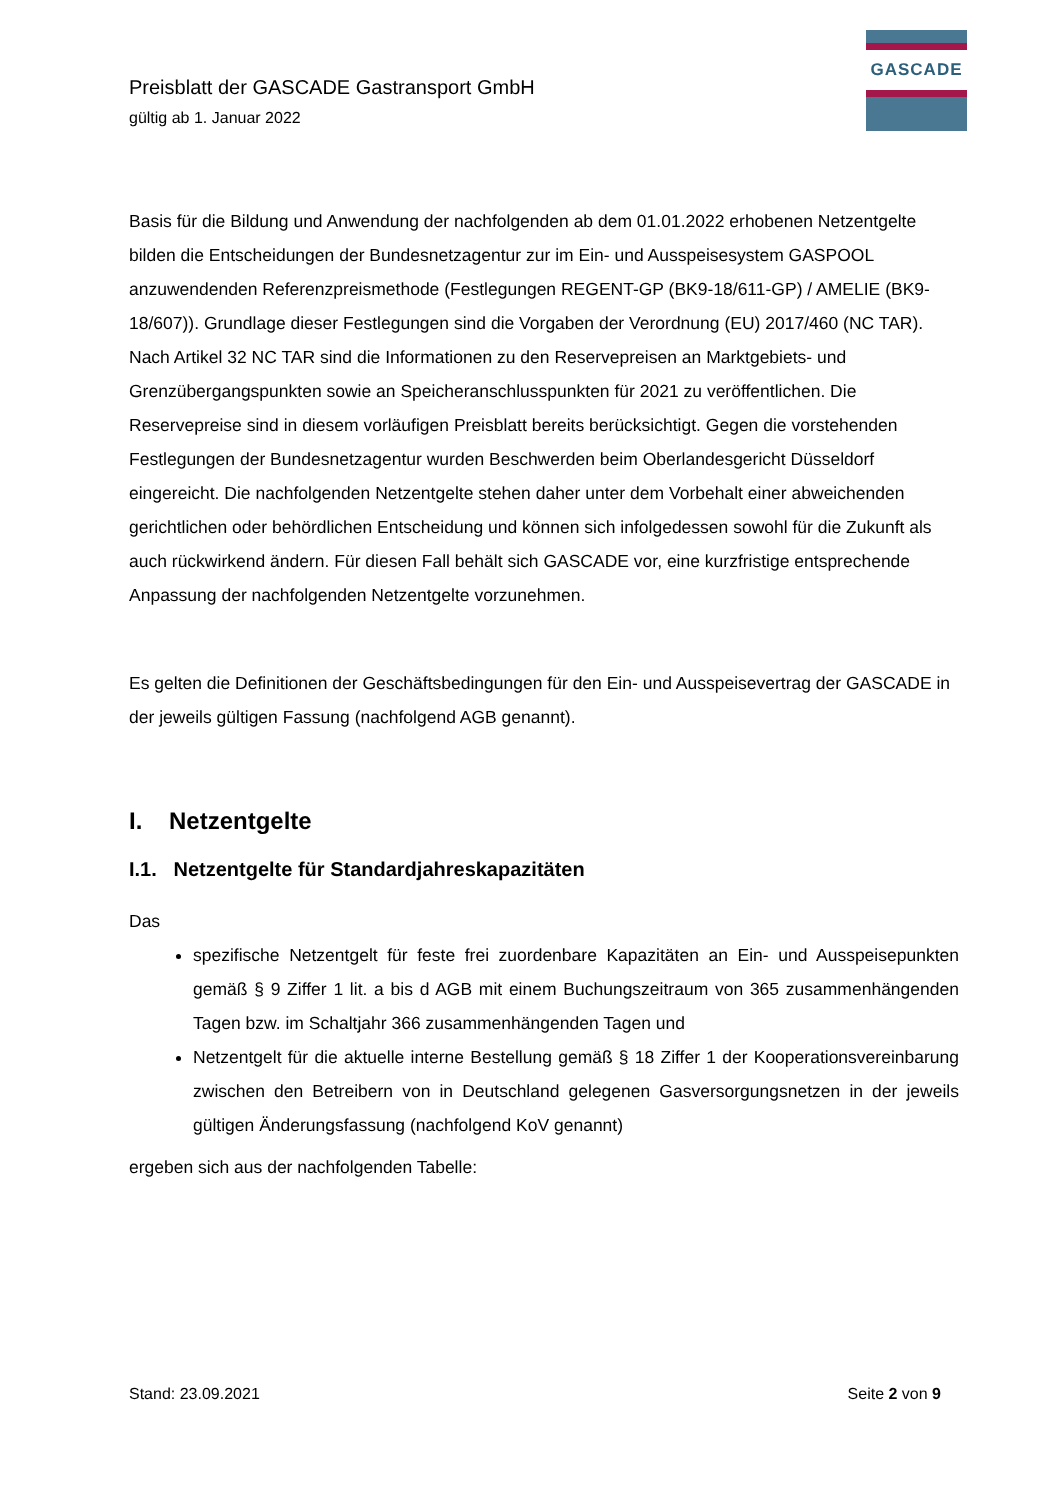Preisblatt der GASCADE Gastransport GmbH
gültig ab 1. Januar 2022
GASCADE
Basis für die Bildung und Anwendung der nachfolgenden ab dem 01.01.2022 erhobenen Netzentgelte bilden die Entscheidungen der Bundesnetzagentur zur im Ein- und Ausspeisesystem GASPOOL anzuwendenden Referenzpreismethode (Festlegungen REGENT-GP (BK9-18/611-GP) / AMELIE (BK9-18/607)). Grundlage dieser Festlegungen sind die Vorgaben der Verordnung (EU) 2017/460 (NC TAR). Nach Artikel 32 NC TAR sind die Informationen zu den Reservepreisen an Marktgebiets- und Grenzübergangspunkten sowie an Speicheranschlusspunkten für 2021 zu veröffentlichen. Die Reservepreise sind in diesem vorläufigen Preisblatt bereits berücksichtigt. Gegen die vorstehenden Festlegungen der Bundesnetzagentur wurden Beschwerden beim Oberlandesgericht Düsseldorf eingereicht. Die nachfolgenden Netzentgelte stehen daher unter dem Vorbehalt einer abweichenden gerichtlichen oder behördlichen Entscheidung und können sich infolgedessen sowohl für die Zukunft als auch rückwirkend ändern. Für diesen Fall behält sich GASCADE vor, eine kurzfristige entsprechende Anpassung der nachfolgenden Netzentgelte vorzunehmen.
Es gelten die Definitionen der Geschäftsbedingungen für den Ein- und Ausspeisevertrag der GASCADE in der jeweils gültigen Fassung (nachfolgend AGB genannt).
I. Netzentgelte
I.1. Netzentgelte für Standardjahreskapazitäten
Das
spezifische Netzentgelt für feste frei zuordenbare Kapazitäten an Ein- und Ausspeisepunkten gemäß § 9 Ziffer 1 lit. a bis d AGB mit einem Buchungszeitraum von 365 zusammenhängenden Tagen bzw. im Schaltjahr 366 zusammenhängenden Tagen und
Netzentgelt für die aktuelle interne Bestellung gemäß § 18 Ziffer 1 der Kooperationsvereinbarung zwischen den Betreibern von in Deutschland gelegenen Gasversorgungsnetzen in der jeweils gültigen Änderungsfassung (nachfolgend KoV genannt)
ergeben sich aus der nachfolgenden Tabelle:
Stand: 23.09.2021 Seite 2 von 9